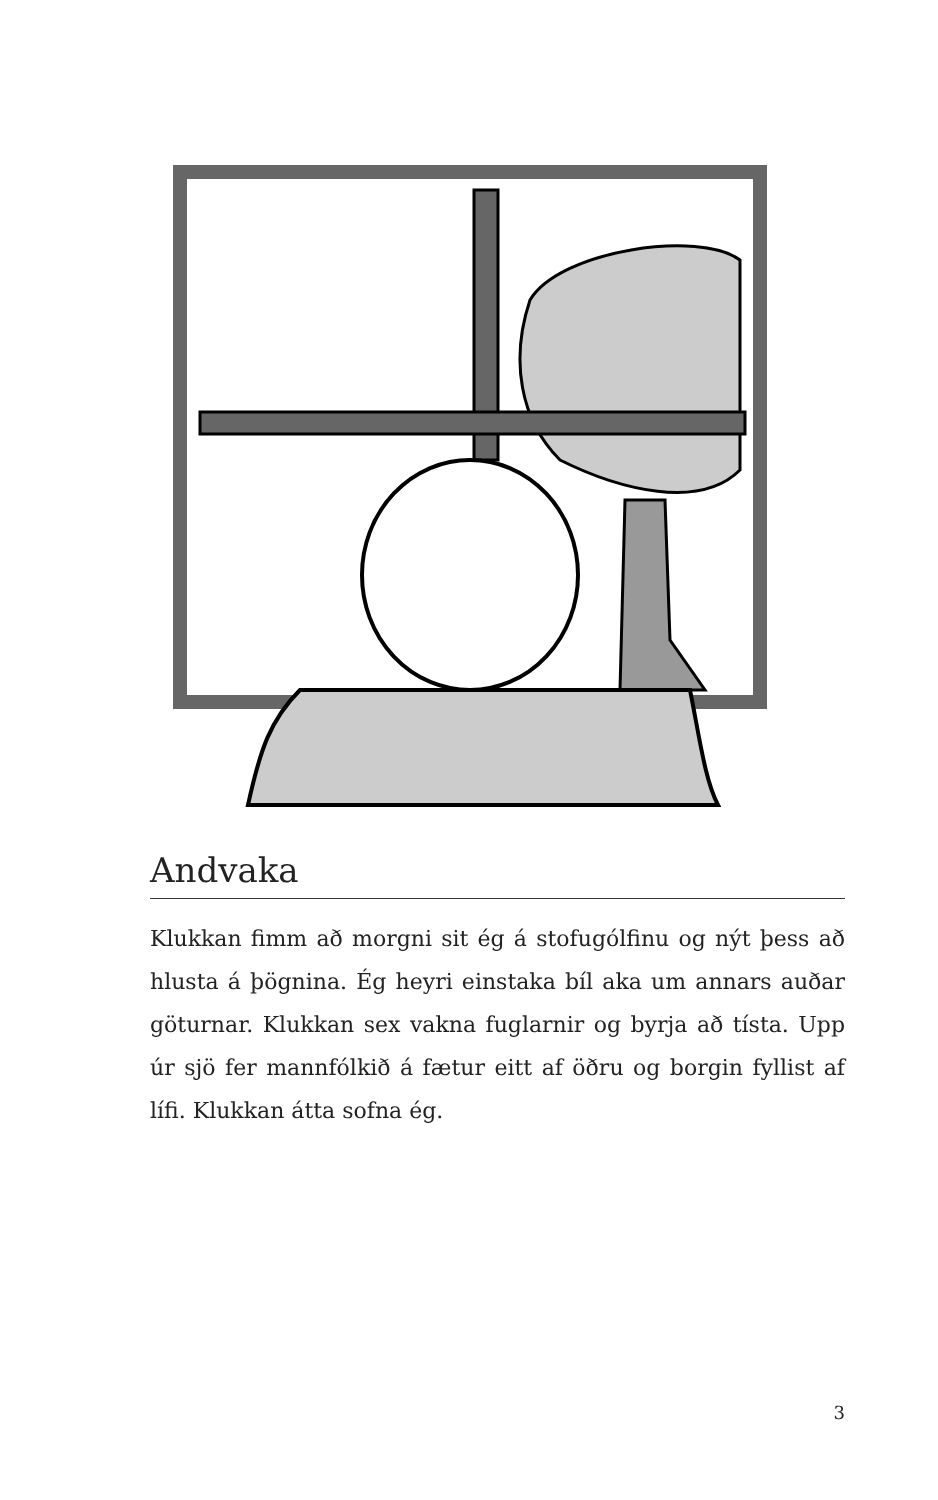Andvaka
Klukkan fimm að morgni sit ég á stofugólfinu og nýt þess að hlusta á þögnina. Ég heyri einstaka bíl aka um annars auðar göturnar. Klukkan sex vakna fuglarnir og byrja að tísta. Upp úr sjö fer mannfólkið á fætur eitt af öðru og borgin fyllist af lífi. Klukkan átta sofna ég.
3